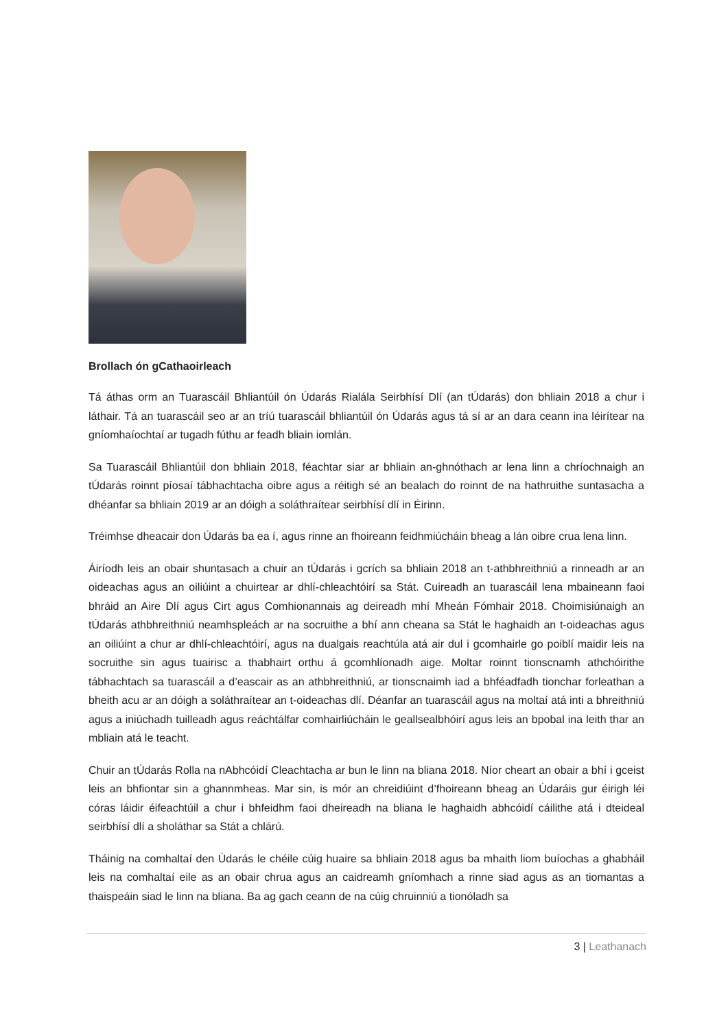Brollach ón gCathaoirleach
Tá áthas orm an Tuarascáil Bhliantúil ón Údarás Rialála Seirbhísí Dlí (an tÚdarás) don bhliain 2018 a chur i láthair. Tá an tuarascáil seo ar an tríú tuarascáil bhliantúil ón Údarás agus tá sí ar an dara ceann ina léirítear na gníomhaíochtaí ar tugadh fúthu ar feadh bliain iomlán.
Sa Tuarascáil Bhliantúil don bhliain 2018, féachtar siar ar bhliain an-ghnóthach ar lena linn a chríochnaigh an tÚdarás roinnt píosaí tábhachtacha oibre agus a réitigh sé an bealach do roinnt de na hathruithe suntasacha a dhéanfar sa bhliain 2019 ar an dóigh a soláthraítear seirbhísí dlí in Éirinn.
Tréimhse dheacair don Údarás ba ea í, agus rinne an fhoireann feidhmiúcháin bheag a lán oibre crua lena linn.
Áiríodh leis an obair shuntasach a chuir an tÚdarás i gcrích sa bhliain 2018 an t-athbhreithniú a rinneadh ar an oideachas agus an oiliúint a chuirtear ar dhlí-chleachtóirí sa Stát. Cuireadh an tuarascáil lena mbaineann faoi bhráid an Aire Dlí agus Cirt agus Comhionannais ag deireadh mhí Mheán Fómhair 2018. Choimisiúnaigh an tÚdarás athbhreithniú neamhspleách ar na socruithe a bhí ann cheana sa Stát le haghaidh an t-oideachas agus an oiliúint a chur ar dhlí-chleachtóirí, agus na dualgais reachtúla atá air dul i gcomhairle go poiblí maidir leis na socruithe sin agus tuairisc a thabhairt orthu á gcomhlíonadh aige. Moltar roinnt tionscnamh athchóirithe tábhachtach sa tuarascáil a d’eascair as an athbhreithniú, ar tionscnaimh iad a bhféadfadh tionchar forleathan a bheith acu ar an dóigh a soláthraítear an t-oideachas dlí. Déanfar an tuarascáil agus na moltaí atá inti a bhreithniú agus a iniúchadh tuilleadh agus reáchtálfar comhairliúcháin le geallsealbhóirí agus leis an bpobal ina leith thar an mbliain atá le teacht.
Chuir an tÚdarás Rolla na nAbhcóidí Cleachtacha ar bun le linn na bliana 2018. Níor cheart an obair a bhí i gceist leis an bhfiontar sin a ghannmheas. Mar sin, is mór an chreidiúint d’fhoireann bheag an Údaráis gur éirigh léi córas láidir éifeachtúil a chur i bhfeidhm faoi dheireadh na bliana le haghaidh abhcóidí cáilithe atá i dteideal seirbhísí dlí a sholáthar sa Stát a chlárú.
Tháinig na comhaltaí den Údarás le chéile cúig huaire sa bhliain 2018 agus ba mhaith liom buíochas a ghabháil leis na comhaltaí eile as an obair chrua agus an caidreamh gníomhach a rinne siad agus as an tiomantas a thaispeáin siad le linn na bliana. Ba ag gach ceann de na cúig chruinniú a tionóladh sa
3 | Leathanach